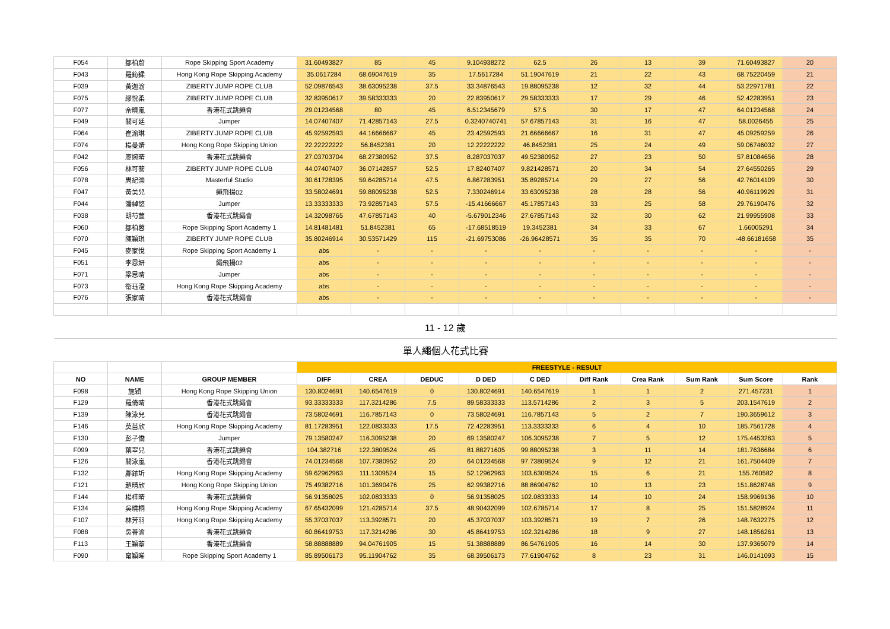| F054 | 鄒柏蔚 | Rope Skipping Sport Academy | 31.60493827 | 85 | 45 | 9.104938272 | 62.5 | 26 | 13 | 39 | 71.60493827 | 20 |
| F043 | 羅鈊鍒 | Hong Kong Rope Skipping Academy | 35.0617284 | 68.69047619 | 35 | 17.5617284 | 51.19047619 | 21 | 22 | 43 | 68.75220459 | 21 |
| F039 | 黃迦渝 | ZIBERTY JUMP ROPE CLUB | 52.09876543 | 38.63095238 | 37.5 | 33.34876543 | 19.88095238 | 12 | 32 | 44 | 53.22971781 | 22 |
| F075 | 繆悅柔 | ZIBERTY JUMP ROPE CLUB | 32.83950617 | 39.58333333 | 20 | 22.83950617 | 29.58333333 | 17 | 29 | 46 | 52.42283951 | 23 |
| F077 | 佘曉嵐 | 香港花式跳繩會 | 29.01234568 | 80 | 45 | 6.512345679 | 57.5 | 30 | 17 | 47 | 64.01234568 | 24 |
| F049 | 關可廷 | Jumper | 14.07407407 | 71.42857143 | 27.5 | 0.3240740741 | 57.67857143 | 31 | 16 | 47 | 58.0026455 | 25 |
| F064 | 崔渝琳 | ZIBERTY JUMP ROPE CLUB | 45.92592593 | 44.16666667 | 45 | 23.42592593 | 21.66666667 | 16 | 31 | 47 | 45.09259259 | 26 |
| F074 | 楊曼婧 | Hong Kong Rope Skipping Union | 22.22222222 | 56.8452381 | 20 | 12.22222222 | 46.8452381 | 25 | 24 | 49 | 59.06746032 | 27 |
| F042 | 廖婉晴 | 香港花式跳繩會 | 27.03703704 | 68.27380952 | 37.5 | 8.287037037 | 49.52380952 | 27 | 23 | 50 | 57.81084656 | 28 |
| F056 | 林可蕎 | ZIBERTY JUMP ROPE CLUB | 44.07407407 | 36.07142857 | 52.5 | 17.82407407 | 9.821428571 | 20 | 34 | 54 | 27.64550265 | 29 |
| F078 | 周紀濼 | Masterful Studio | 30.61728395 | 59.64285714 | 47.5 | 6.867283951 | 35.89285714 | 29 | 27 | 56 | 42.76014109 | 30 |
| F047 | 黃美兒 | 繩飛揚02 | 33.58024691 | 59.88095238 | 52.5 | 7.330246914 | 33.63095238 | 28 | 28 | 56 | 40.96119929 | 31 |
| F044 | 潘綽悠 | Jumper | 13.33333333 | 73.92857143 | 57.5 | -15.41666667 | 45.17857143 | 33 | 25 | 58 | 29.76190476 | 32 |
| F038 | 胡芍萱 | 香港花式跳繩會 | 14.32098765 | 47.67857143 | 40 | -5.679012346 | 27.67857143 | 32 | 30 | 62 | 21.99955908 | 33 |
| F060 | 鄒柏蓉 | Rope Skipping Sport Academy 1 | 14.81481481 | 51.8452381 | 65 | -17.68518519 | 19.3452381 | 34 | 33 | 67 | 1.66005291 | 34 |
| F070 | 陳穎琪 | ZIBERTY JUMP ROPE CLUB | 35.80246914 | 30.53571429 | 115 | -21.69753086 | -26.96428571 | 35 | 35 | 70 | -48.66181658 | 35 |
| F045 | 麥家悅 | Rope Skipping Sport Academy 1 | abs | - | - | - | - | - | - | - | - | - |
| F051 | 李恩妍 | 繩飛揚02 | abs | - | - | - | - | - | - | - | - | - |
| F071 | 梁思晴 | Jumper | abs | - | - | - | - | - | - | - | - | - |
| F073 | 衞珏澄 | Hong Kong Rope Skipping Academy | abs | - | - | - | - | - | - | - | - | - |
| F076 | 張家晴 | 香港花式跳繩會 | abs | - | - | - | - | - | - | - | - | - |
| 11 - 12 歲 | | | | | | | | | | | | |
| 單人繩個人花式比賽 | | | | | | | | | | | | |
| | | | FREESTYLE - RESULT | | | | | | | | | |
| NO | NAME | GROUP MEMBER | DIFF | CREA | DEDUC | D DED | C DED | Diff Rank | Crea Rank | Sum Rank | Sum Score | Rank |
| F098 | 施穎 | Hong Kong Rope Skipping Union | 130.8024691 | 140.6547619 | 0 | 130.8024691 | 140.6547619 | 1 | 1 | 2 | 271.457231 | 1 |
| F129 | 羅倚晴 | 香港花式跳繩會 | 93.33333333 | 117.3214286 | 7.5 | 89.58333333 | 113.5714286 | 2 | 3 | 5 | 203.1547619 | 2 |
| F139 | 陳泳兒 | 香港花式跳繩會 | 73.58024691 | 116.7857143 | 0 | 73.58024691 | 116.7857143 | 5 | 2 | 7 | 190.3659612 | 3 |
| F146 | 莫苗欣 | Hong Kong Rope Skipping Academy | 81.17283951 | 122.0833333 | 17.5 | 72.42283951 | 113.3333333 | 6 | 4 | 10 | 185.7561728 | 4 |
| F130 | 彭子僑 | Jumper | 79.13580247 | 116.3095238 | 20 | 69.13580247 | 106.3095238 | 7 | 5 | 12 | 175.4453263 | 5 |
| F099 | 葉翠兒 | 香港花式跳繩會 | 104.382716 | 122.3809524 | 45 | 81.88271605 | 99.88095238 | 3 | 11 | 14 | 181.7636684 | 6 |
| F126 | 關泳嵐 | 香港花式跳繩會 | 74.01234568 | 107.7380952 | 20 | 64.01234568 | 97.73809524 | 9 | 12 | 21 | 161.7504409 | 7 |
| F132 | 鄺銥圻 | Hong Kong Rope Skipping Academy | 59.62962963 | 111.1309524 | 15 | 52.12962963 | 103.6309524 | 15 | 6 | 21 | 155.760582 | 8 |
| F121 | 趙晴欣 | Hong Kong Rope Skipping Union | 75.49382716 | 101.3690476 | 25 | 62.99382716 | 88.86904762 | 10 | 13 | 23 | 151.8628748 | 9 |
| F144 | 楊梓晴 | 香港花式跳繩會 | 56.91358025 | 102.0833333 | 0 | 56.91358025 | 102.0833333 | 14 | 10 | 24 | 158.9969136 | 10 |
| F134 | 吳曉桐 | Hong Kong Rope Skipping Academy | 67.65432099 | 121.4285714 | 37.5 | 48.90432099 | 102.6785714 | 17 | 8 | 25 | 151.5828924 | 11 |
| F107 | 林芳羽 | Hong Kong Rope Skipping Academy | 55.37037037 | 113.3928571 | 20 | 45.37037037 | 103.3928571 | 19 | 7 | 26 | 148.7632275 | 12 |
| F088 | 吳善渝 | 香港花式跳繩會 | 60.86419753 | 117.3214286 | 30 | 45.86419753 | 102.3214286 | 18 | 9 | 27 | 148.1856261 | 13 |
| F113 | 王穎蓁 | 香港花式跳繩會 | 58.88888889 | 94.04761905 | 15 | 51.38888889 | 86.54761905 | 16 | 14 | 30 | 137.9365079 | 14 |
| F090 | 甯穎晞 | Rope Skipping Sport Academy 1 | 85.89506173 | 95.11904762 | 35 | 68.39506173 | 77.61904762 | 8 | 23 | 31 | 146.0141093 | 15 |